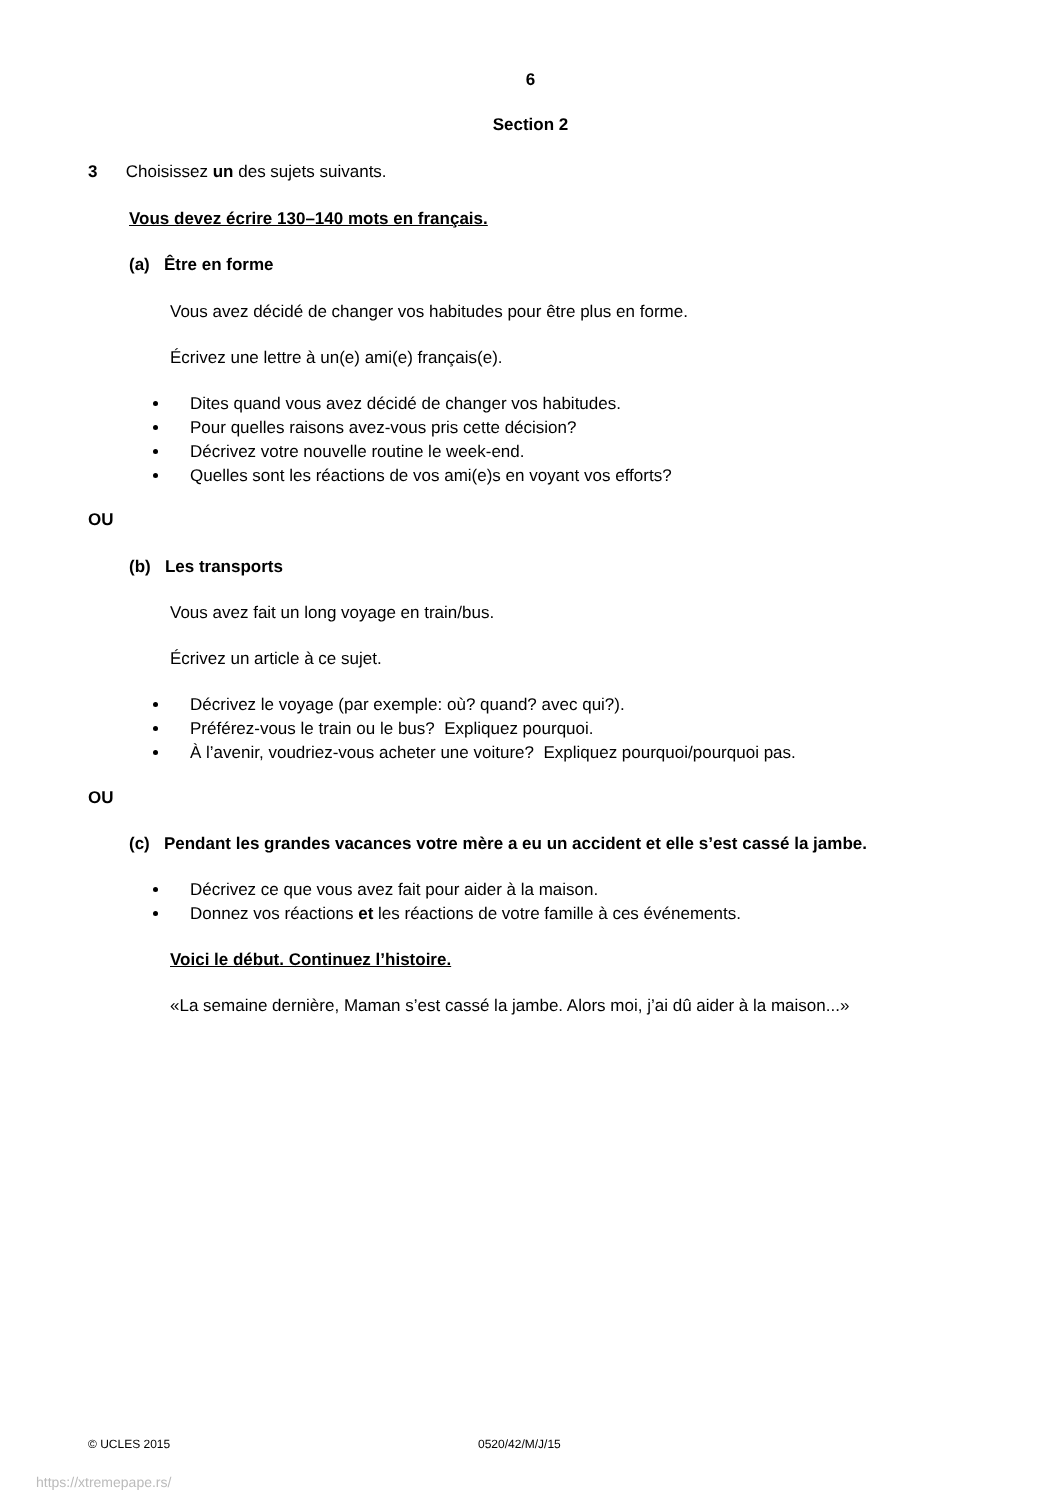6
Section 2
3 Choisissez un des sujets suivants.
Vous devez écrire 130–140 mots en français.
(a) Être en forme
Vous avez décidé de changer vos habitudes pour être plus en forme.
Écrivez une lettre à un(e) ami(e) français(e).
Dites quand vous avez décidé de changer vos habitudes.
Pour quelles raisons avez-vous pris cette décision?
Décrivez votre nouvelle routine le week-end.
Quelles sont les réactions de vos ami(e)s en voyant vos efforts?
OU
(b) Les transports
Vous avez fait un long voyage en train/bus.
Écrivez un article à ce sujet.
Décrivez le voyage (par exemple: où? quand? avec qui?).
Préférez-vous le train ou le bus? Expliquez pourquoi.
À l’avenir, voudriez-vous acheter une voiture? Expliquez pourquoi/pourquoi pas.
OU
(c) Pendant les grandes vacances votre mère a eu un accident et elle s’est cassé la jambe.
Décrivez ce que vous avez fait pour aider à la maison.
Donnez vos réactions et les réactions de votre famille à ces événements.
Voici le début. Continuez l’histoire.
«La semaine dernière, Maman s’est cassé la jambe. Alors moi, j’ai dû aider à la maison...»
© UCLES 2015 0520/42/M/J/15
https://xtremepape.rs/